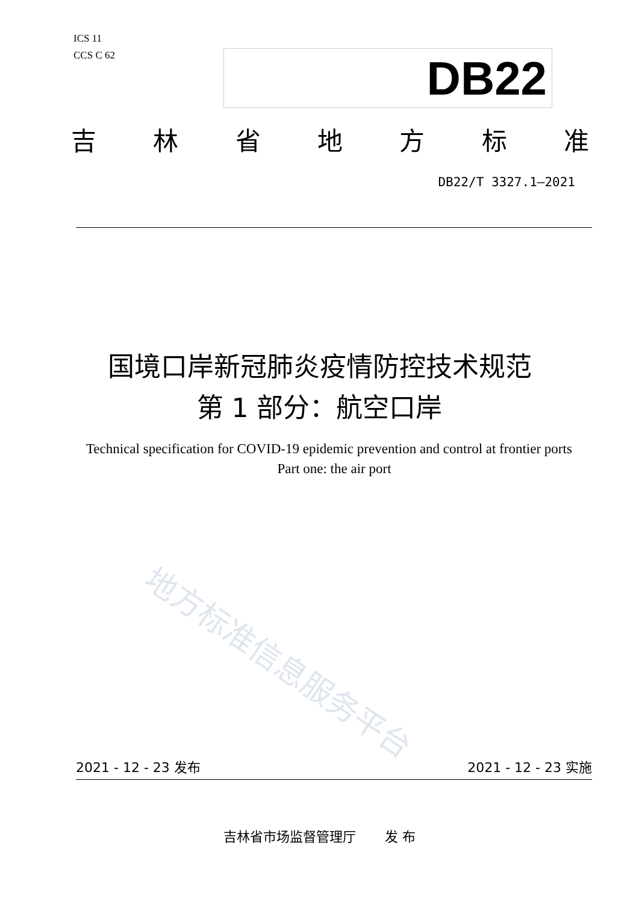ICS 11
CCS C 62
DB22
吉林省地方标准
DB22/T 3327.1—2021
国境口岸新冠肺炎疫情防控技术规范
第 1 部分：航空口岸
Technical specification for COVID-19 epidemic prevention and control at frontier ports Part one: the air port
地方标准信息服务平台
2021 - 12 - 23 发布 2021 - 12 - 23 实施
吉林省市场监督管理厅 发 布